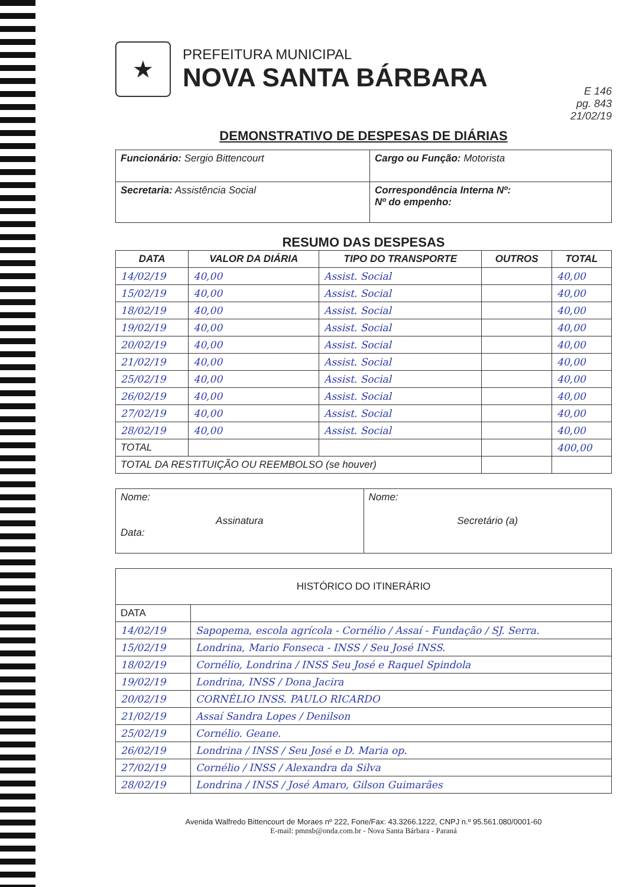★
PREFEITURA MUNICIPAL
NOVA SANTA BÁRBARA
E 146
pg. 843
21/02/19
DEMONSTRATIVO DE DESPESAS DE DIÁRIAS
| Funcionário: Sergio Bittencourt | Cargo ou Função: Motorista |
| Secretaria: Assistência Social | Correspondência Interna Nº: Nº do empenho: |
RESUMO DAS DESPESAS
| DATA | VALOR DA DIÁRIA | TIPO DO TRANSPORTE | OUTROS | TOTAL |
| --- | --- | --- | --- | --- |
| 14/02/19 | 40,00 | Assist. Social | | 40,00 |
| 15/02/19 | 40,00 | Assist. Social | | 40,00 |
| 18/02/19 | 40,00 | Assist. Social | | 40,00 |
| 19/02/19 | 40,00 | Assist. Social | | 40,00 |
| 20/02/19 | 40,00 | Assist. Social | | 40,00 |
| 21/02/19 | 40,00 | Assist. Social | | 40,00 |
| 25/02/19 | 40,00 | Assist. Social | | 40,00 |
| 26/02/19 | 40,00 | Assist. Social | | 40,00 |
| 27/02/19 | 40,00 | Assist. Social | | 40,00 |
| 28/02/19 | 40,00 | Assist. Social | | 40,00 |
| TOTAL | | | | 400,00 |
| TOTAL DA RESTITUIÇÃO OU REEMBOLSO (se houver) | | | | |
| Nome: Assinatura Data: | Nome: Secretário (a) |
| HISTÓRICO DO ITINERÁRIO | |
| --- | --- |
| DATA | |
| 14/02/19 | Sapopema, escola agrícola - Cornélio / Assaí - Fundação / SJ. Serra. |
| 15/02/19 | Londrina, Mario Fonseca - INSS / Seu José INSS. |
| 18/02/19 | Cornélio, Londrina / INSS Seu José e Raquel Spindola |
| 19/02/19 | Londrina, INSS / Dona Jacira |
| 20/02/19 | CORNÉLIO INSS. PAULO RICARDO |
| 21/02/19 | Assaí Sandra Lopes / Denilson |
| 25/02/19 | Cornélio. Geane. |
| 26/02/19 | Londrina / INSS / Seu José e D. Maria op. |
| 27/02/19 | Cornélio / INSS / Alexandra da Silva |
| 28/02/19 | Londrina / INSS / José Amaro, Gilson Guimarães |
Avenida Walfredo Bittencourt de Moraes nº 222, Fone/Fax: 43.3266.1222, CNPJ n.º 95.561.080/0001-60
E-mail: pmnsb@onda.com.br - Nova Santa Bárbara - Paraná